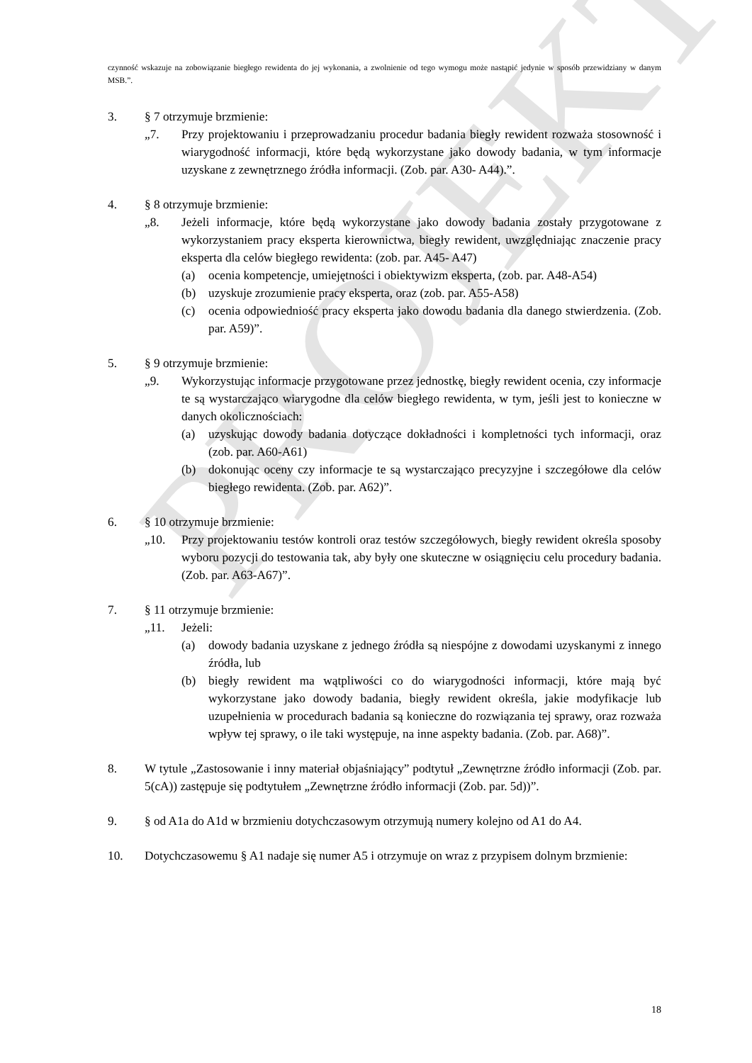PROJEKT
czynność wskazuje na zobowiązanie biegłego rewidenta do jej wykonania, a zwolnienie od tego wymogu może nastąpić jedynie w sposób przewidziany w danym MSB.”.
3. § 7 otrzymuje brzmienie:
„7. Przy projektowaniu i przeprowadzaniu procedur badania biegły rewident rozważa stosowność i wiarygodność informacji, które będą wykorzystane jako dowody badania, w tym informacje uzyskane z zewnętrznego źródła informacji. (Zob. par. A30- A44).”.
4. § 8 otrzymuje brzmienie:
„8. Jeżeli informacje, które będą wykorzystane jako dowody badania zostały przygotowane z wykorzystaniem pracy eksperta kierownictwa, biegły rewident, uwzględniając znaczenie pracy eksperta dla celów biegłego rewidenta: (zob. par. A45- A47)
(a) ocenia kompetencje, umiejętności i obiektywizm eksperta, (zob. par. A48-A54)
(b) uzyskuje zrozumienie pracy eksperta, oraz (zob. par. A55-A58)
(c) ocenia odpowiedniość pracy eksperta jako dowodu badania dla danego stwierdzenia. (Zob. par. A59)”.
5. § 9 otrzymuje brzmienie:
„9. Wykorzystując informacje przygotowane przez jednostkę, biegły rewident ocenia, czy informacje te są wystarczająco wiarygodne dla celów biegłego rewidenta, w tym, jeśli jest to konieczne w danych okolicznościach:
(a) uzyskując dowody badania dotyczące dokładności i kompletności tych informacji, oraz (zob. par. A60-A61)
(b) dokonując oceny czy informacje te są wystarczająco precyzyjne i szczegółowe dla celów biegłego rewidenta. (Zob. par. A62)”.
6. § 10 otrzymuje brzmienie:
„10. Przy projektowaniu testów kontroli oraz testów szczegółowych, biegły rewident określa sposoby wyboru pozycji do testowania tak, aby były one skuteczne w osiągnięciu celu procedury badania. (Zob. par. A63-A67)”.
7. § 11 otrzymuje brzmienie:
„11. Jeżeli:
(a) dowody badania uzyskane z jednego źródła są niespójne z dowodami uzyskanymi z innego źródła, lub
(b) biegły rewident ma wątpliwości co do wiarygodności informacji, które mają być wykorzystane jako dowody badania, biegły rewident określa, jakie modyfikacje lub uzupełnienia w procedurach badania są konieczne do rozwiązania tej sprawy, oraz rozważa wpływ tej sprawy, o ile taki występuje, na inne aspekty badania. (Zob. par. A68)”.
8. W tytule „Zastosowanie i inny materiał objaśniający” podtytuł „Zewnętrzne źródło informacji (Zob. par. 5(cA)) zastępuje się podtytułem „Zewnętrzne źródło informacji (Zob. par. 5d))”.
9. § od A1a do A1d w brzmieniu dotychczasowym otrzymują numery kolejno od A1 do A4.
10. Dotychczasowemu § A1 nadaje się numer A5 i otrzymuje on wraz z przypisem dolnym brzmienie:
18